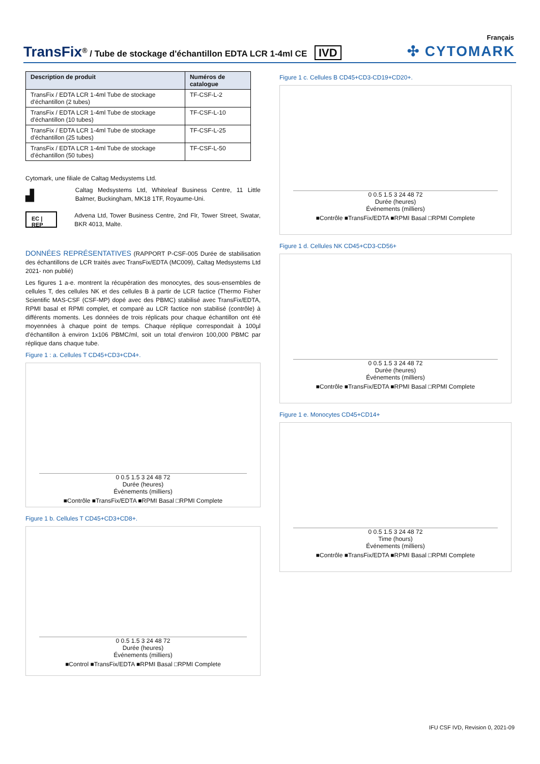Français
TransFix<sup>®</sup> / Tube de stockage d'échantillon EDTA LCR 1-4ml CE IVD
✣ CYTOMARK
| Description de produit | Numéros de catalogue |
| --- | --- |
| TransFix / EDTA LCR 1-4ml Tube de stockage d'échantillon (2 tubes) | TF-CSF-L-2 |
| TransFix / EDTA LCR 1-4ml Tube de stockage d'échantillon (10 tubes) | TF-CSF-L-10 |
| TransFix / EDTA LCR 1-4ml Tube de stockage d'échantillon (25 tubes) | TF-CSF-L-25 |
| TransFix / EDTA LCR 1-4ml Tube de stockage d'échantillon (50 tubes) | TF-CSF-L-50 |
Cytomark, une filiale de Caltag Medsystems Ltd.
▟
Caltag Medsystems Ltd, Whiteleaf Business Centre, 11 Little Balmer, Buckingham, MK18 1TF, Royaume-Uni.
EC | REP
Advena Ltd, Tower Business Centre, 2nd Flr, Tower Street, Swatar, BKR 4013, Malte.
DONNÉES REPRÉSENTATIVES (RAPPORT P-CSF-005 Durée de stabilisation des échantillons de LCR traités avec TransFix/EDTA (MC009), Caltag Medsystems Ltd 2021- non publié)
Les figures 1 a-e. montrent la récupération des monocytes, des sous-ensembles de cellules T, des cellules NK et des cellules B à partir de LCR factice (Thermo Fisher Scientific MAS-CSF (CSF-MP) dopé avec des PBMC) stabilisé avec TransFix/EDTA, RPMI basal et RPMI complet, et comparé au LCR factice non stabilisé (contrôle) à différents moments. Les données de trois réplicats pour chaque échantillon ont été moyennées à chaque point de temps. Chaque réplique correspondait à 100µl d'échantillon à environ 1x106 PBMC/ml, soit un total d'environ 100,000 PBMC par réplique dans chaque tube.
Figure 1 : a. Cellules T CD45+CD3+CD4+.
0 0.5 1.5 3 24 48 72
Durée (heures)
Événements (milliers)
■Contrôle ■TransFix/EDTA ■RPMI Basal □RPMI Complete
Figure 1 b. Cellules T CD45+CD3+CD8+.
0 0.5 1.5 3 24 48 72
Durée (heures)
Événements (milliers)
■Control ■TransFix/EDTA ■RPMI Basal □RPMI Complete
Figure 1 c. Cellules B CD45+CD3-CD19+CD20+.
0 0.5 1.5 3 24 48 72
Durée (heures)
Événements (milliers)
■Contrôle ■TransFix/EDTA ■RPMI Basal □RPMI Complete
Figure 1 d. Cellules NK CD45+CD3-CD56+
0 0.5 1.5 3 24 48 72
Durée (heures)
Événements (milliers)
■Contrôle ■TransFix/EDTA ■RPMI Basal □RPMI Complete
Figure 1 e. Monocytes CD45+CD14+
0 0.5 1.5 3 24 48 72
Time (hours)
Événements (milliers)
■Contrôle ■TransFix/EDTA ■RPMI Basal □RPMI Complete
IFU CSF IVD, Revision 0, 2021-09